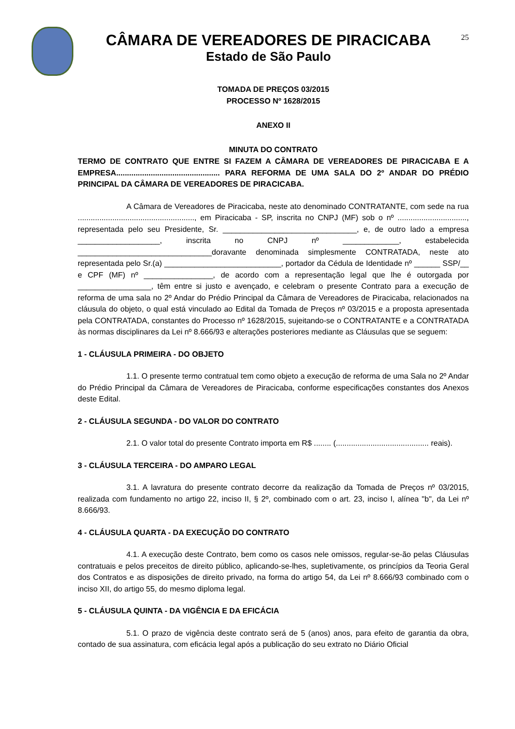25
CÂMARA DE VEREADORES DE PIRACICABA
Estado de São Paulo
TOMADA DE PREÇOS 03/2015
PROCESSO Nº 1628/2015
ANEXO II
MINUTA DO CONTRATO
TERMO DE CONTRATO QUE ENTRE SI FAZEM A CÂMARA DE VEREADORES DE PIRACICABA E A EMPRESA................................................ PARA REFORMA DE UMA SALA DO 2º ANDAR DO PRÉDIO PRINCIPAL DA CÂMARA DE VEREADORES DE PIRACICABA.
A Câmara de Vereadores de Piracicaba, neste ato denominado CONTRATANTE, com sede na rua ......................................................, em Piracicaba - SP, inscrita no CNPJ (MF) sob o nº ................................, representada pelo seu Presidente, Sr. _______________________________, e, de outro lado a empresa ___________________, inscrita no CNPJ nº _____________, estabelecida _______________________________doravante denominada simplesmente CONTRATADA, neste ato representada pelo Sr.(a) ___________________________, portador da Cédula de Identidade nº ______ SSP/__ e CPF (MF) nº ________________, de acordo com a representação legal que lhe é outorgada por _________________, têm entre si justo e avençado, e celebram o presente Contrato para a execução de reforma de uma sala no 2º Andar do Prédio Principal da Câmara de Vereadores de Piracicaba, relacionados na cláusula do objeto, o qual está vinculado ao Edital da Tomada de Preços nº 03/2015 e a proposta apresentada pela CONTRATADA, constantes do Processo nº 1628/2015, sujeitando-se o CONTRATANTE e a CONTRATADA às normas disciplinares da Lei nº 8.666/93 e alterações posteriores mediante as Cláusulas que se seguem:
1 - CLÁUSULA PRIMEIRA - DO OBJETO
1.1. O presente termo contratual tem como objeto a execução de reforma de uma Sala no 2º Andar do Prédio Principal da Câmara de Vereadores de Piracicaba, conforme especificações constantes dos Anexos deste Edital.
2 - CLÁUSULA SEGUNDA - DO VALOR DO CONTRATO
2.1. O valor total do presente Contrato importa em R$ ........ (........................................... reais).
3 - CLÁUSULA TERCEIRA - DO AMPARO LEGAL
3.1. A lavratura do presente contrato decorre da realização da Tomada de Preços nº 03/2015, realizada com fundamento no artigo 22, inciso II, § 2º, combinado com o art. 23, inciso I, alínea "b", da Lei nº 8.666/93.
4 - CLÁUSULA QUARTA - DA EXECUÇÃO DO CONTRATO
4.1. A execução deste Contrato, bem como os casos nele omissos, regular-se-ão pelas Cláusulas contratuais e pelos preceitos de direito público, aplicando-se-lhes, supletivamente, os princípios da Teoria Geral dos Contratos e as disposições de direito privado, na forma do artigo 54, da Lei nº 8.666/93 combinado com o inciso XII, do artigo 55, do mesmo diploma legal.
5 - CLÁUSULA QUINTA - DA VIGÊNCIA E DA EFICÁCIA
5.1. O prazo de vigência deste contrato será de 5 (anos) anos, para efeito de garantia da obra, contado de sua assinatura, com eficácia legal após a publicação do seu extrato no Diário Oficial